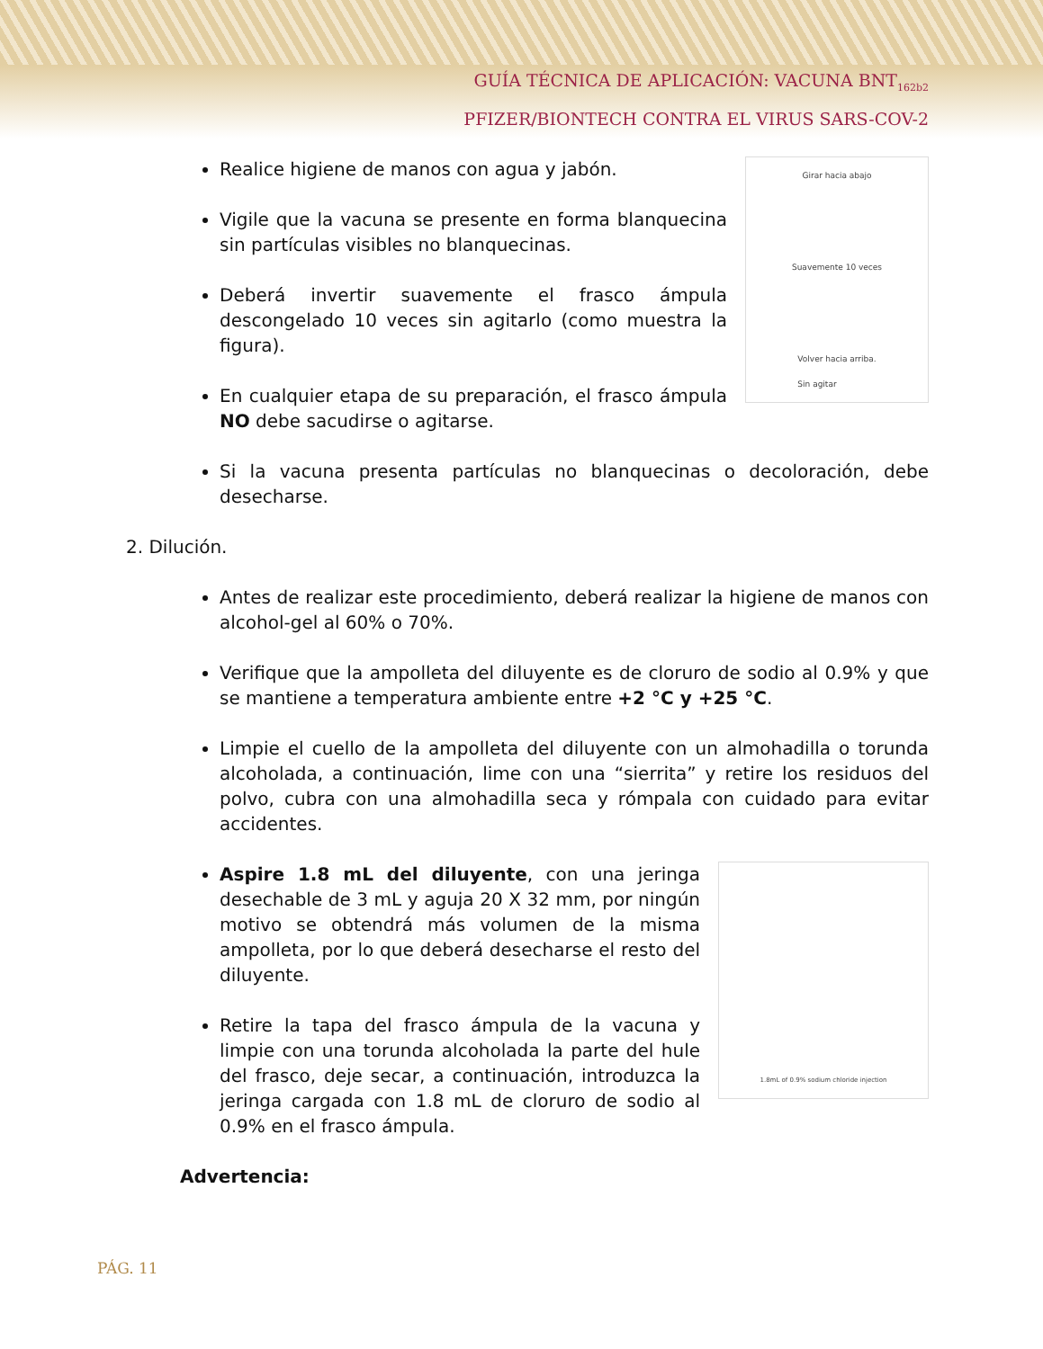GUÍA TÉCNICA DE APLICACIÓN: VACUNA BNT<sub>162b2</sub>
PFIZER/BIONTECH CONTRA EL VIRUS SARS-COV-2
Realice higiene de manos con agua y jabón.
Vigile que la vacuna se presente en forma blanquecina sin partículas visibles no blanquecinas.
Deberá invertir suavemente el frasco ámpula descongelado 10 veces sin agitarlo (como muestra la figura).
En cualquier etapa de su preparación, el frasco ámpula NO debe sacudirse o agitarse.
Girar hacia abajo
Suavemente 10 veces
Volver hacia arriba.
Sin agitar
Si la vacuna presenta partículas no blanquecinas o decoloración, debe desecharse.
2. Dilución.
Antes de realizar este procedimiento, deberá realizar la higiene de manos con alcohol-gel al 60% o 70%.
Verifique que la ampolleta del diluyente es de cloruro de sodio al 0.9% y que se mantiene a temperatura ambiente entre +2 °C y +25 °C.
Limpie el cuello de la ampolleta del diluyente con un almohadilla o torunda alcoholada, a continuación, lime con una “sierrita” y retire los residuos del polvo, cubra con una almohadilla seca y rómpala con cuidado para evitar accidentes.
Aspire 1.8 mL del diluyente, con una jeringa desechable de 3 mL y aguja 20 X 32 mm, por ningún motivo se obtendrá más volumen de la misma ampolleta, por lo que deberá desecharse el resto del diluyente.
Retire la tapa del frasco ámpula de la vacuna y limpie con una torunda alcoholada la parte del hule del frasco, deje secar, a continuación, introduzca la jeringa cargada con 1.8 mL de cloruro de sodio al 0.9% en el frasco ámpula.
1.8mL of 0.9% sodium chloride injection
Advertencia:
PÁG. 11